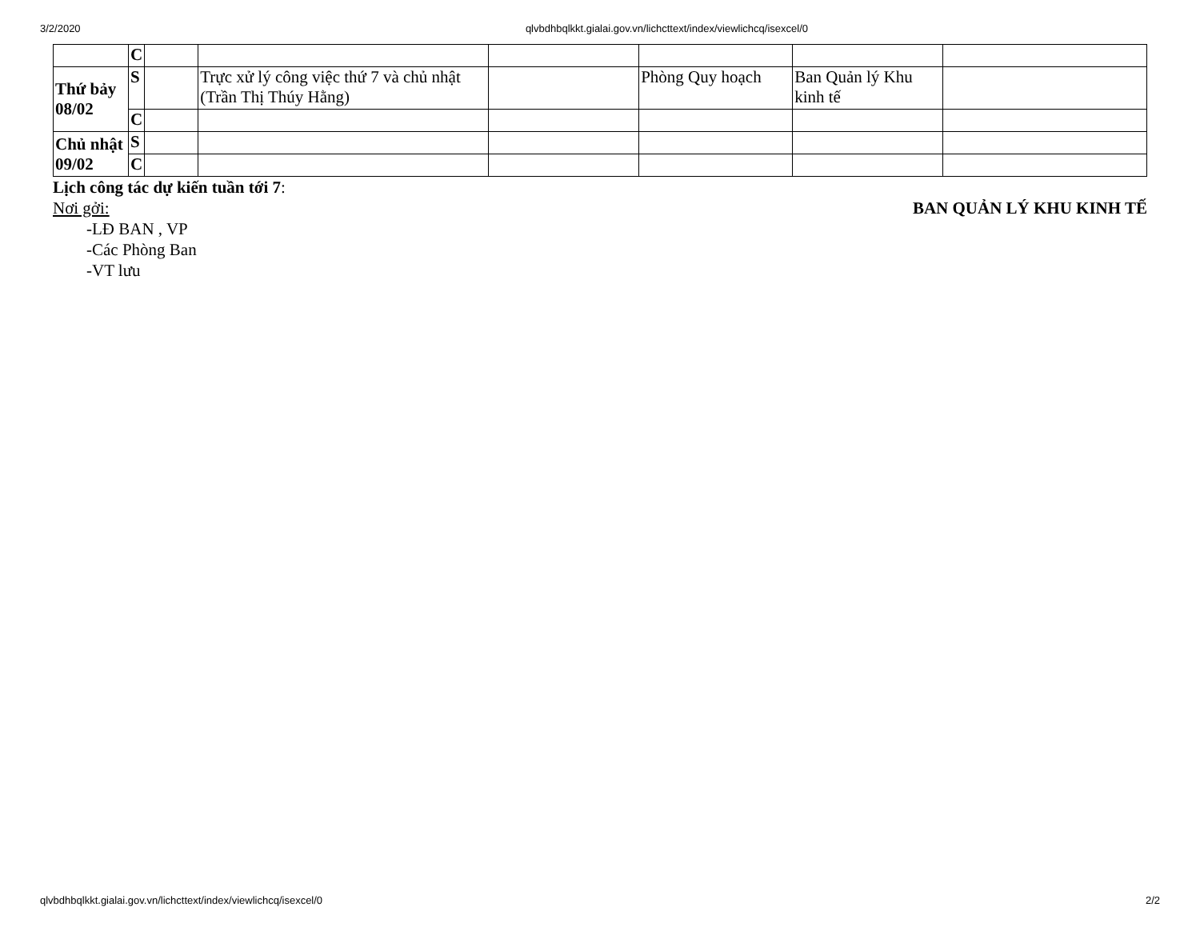3/2/2020 qlvbdhbqlkkt.gialai.gov.vn/lichcttext/index/viewlichcq/isexcel/0
| | C | | | | | | |
| Thứ bảy 08/02 | S | | Trực xử lý công việc thứ 7 và chủ nhật (Trần Thị Thúy Hằng) | | Phòng Quy hoạch | Ban Quản lý Khu kinh tế | |
| | C | | | | | | |
| Chủ nhật 09/02 | S | | | | | | |
| | C | | | | | | |
Lịch công tác dự kiến tuần tới 7:
Nơi gởi: BAN QUẢN LÝ KHU KINH TẾ
-LĐ BAN , VP
-Các Phòng Ban
-VT lưu
qlvbdhbqlkkt.gialai.gov.vn/lichcttext/index/viewlichcq/isexcel/0 2/2